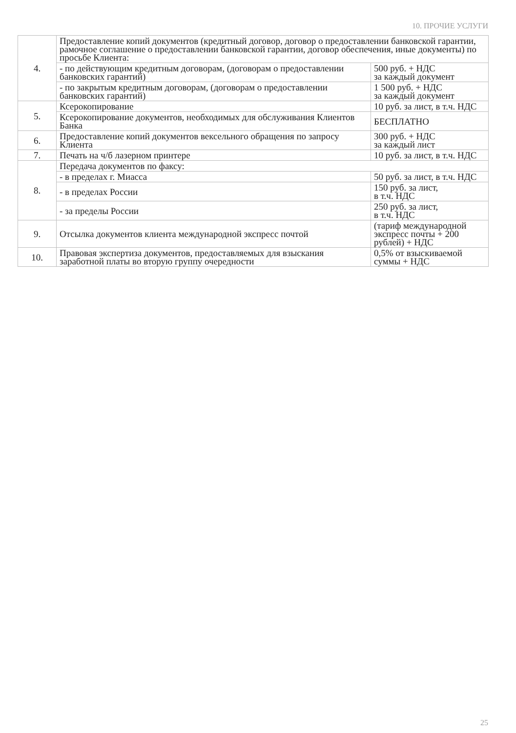10. ПРОЧИЕ УСЛУГИ
| 4. | Предоставление копий документов (кредитный договор, договор о предоставлении банковской гарантии, рамочное соглашение о предоставлении банковской гарантии, договор обеспечения, иные документы) по просьбе Клиента: | |
| | - по действующим кредитным договорам, (договорам о предоставлении банковских гарантий) | 500 руб. + НДС за каждый документ |
| | - по закрытым кредитным договорам, (договорам о предоставлении банковских гарантий) | 1 500 руб. + НДС за каждый документ |
| 5. | Ксерокопирование | 10 руб. за лист, в т.ч. НДС |
| | Ксерокопирование документов, необходимых для обслуживания Клиентов Банка | БЕСПЛАТНО |
| 6. | Предоставление копий документов вексельного обращения по запросу Клиента | 300 руб. + НДС за каждый лист |
| 7. | Печать на ч/б лазерном принтере | 10 руб. за лист, в т.ч. НДС |
| 8. | Передача документов по факсу: | |
| | - в пределах г. Миасса | 50 руб. за лист, в т.ч. НДС |
| | - в пределах России | 150 руб. за лист, в т.ч. НДС |
| | - за пределы России | 250 руб. за лист, в т.ч. НДС |
| 9. | Отсылка документов клиента международной экспресс почтой | (тариф международной экспресс почты + 200 рублей) + НДС |
| 10. | Правовая экспертиза документов, предоставляемых для взыскания заработной платы во вторую группу очередности | 0,5% от взыскиваемой суммы + НДС |
25